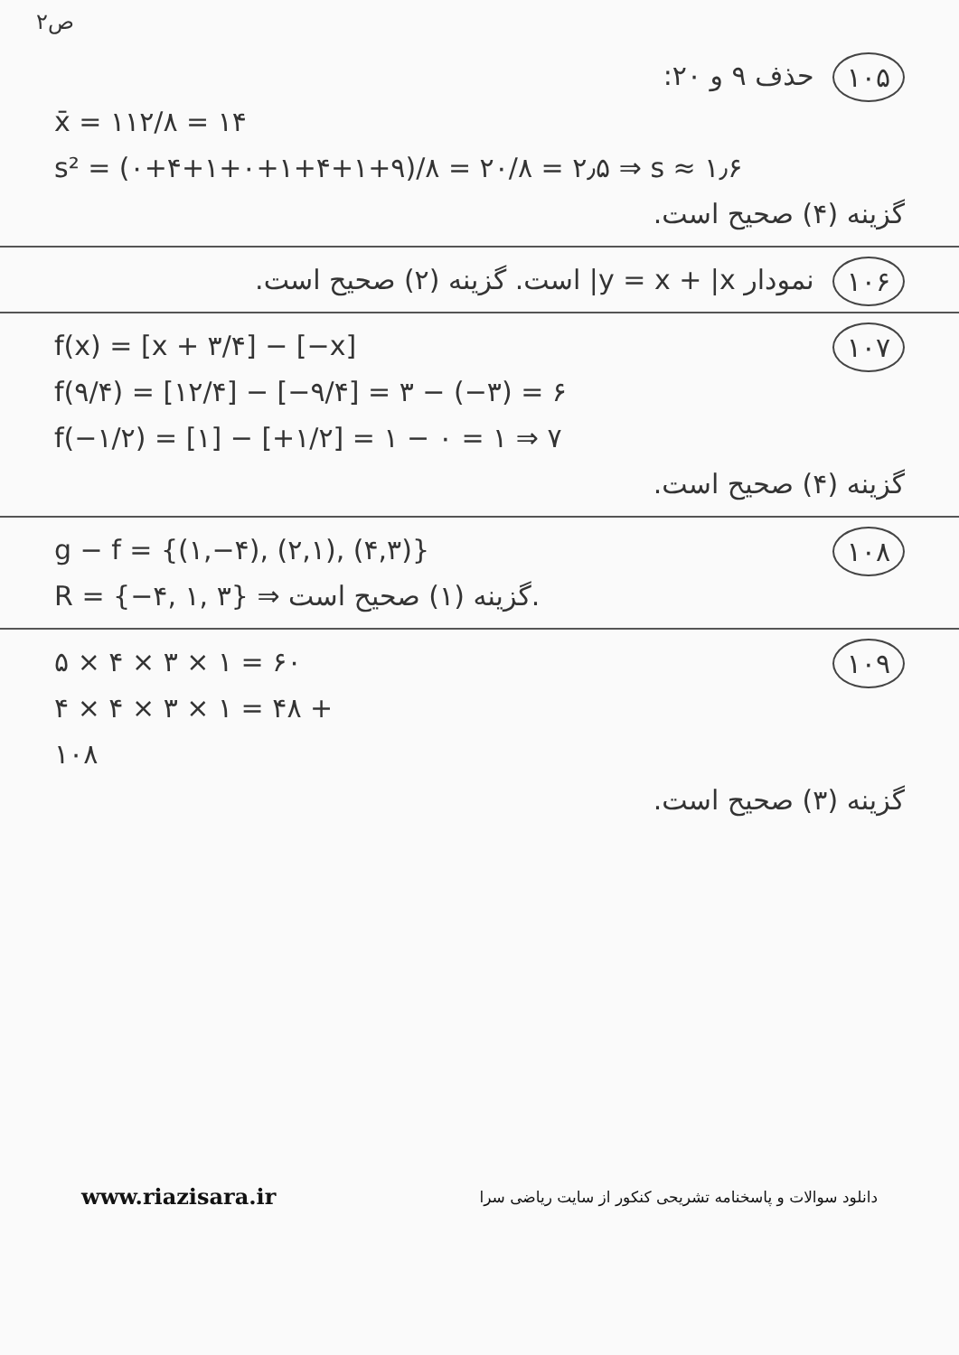ص۲
۱۰۵
حذف ۹ و ۲۰:
x̄ = ۱۱۲/۸ = ۱۴
s² = (۰+۴+۱+۰+۱+۴+۱+۹)/۸ = ۲۰/۸ = ۲٫۵ ⇒ s ≈ ۱٫۶
گزینه (۴) صحیح است.
۱۰۶
نمودار y = x + |x| است. گزینه (۲) صحیح است.
۱۰۷
f(x) = [x + ۳/۴] − [−x]
f(۹/۴) = [۱۲/۴] − [−۹/۴] = ۳ − (−۳) = ۶
f(−۱/۲) = [۱] − [+۱/۲] = ۱ − ۰ = ۱ ⇒ ۷
گزینه (۴) صحیح است.
۱۰۸
g − f = {(۱,−۴), (۲,۱), (۴,۳)}
R = {−۴, ۱, ۳} ⇒ گزینه (۱) صحیح است.
۱۰۹
۵ × ۴ × ۳ × ۱ = ۶۰
۴ × ۴ × ۳ × ۱ = ۴۸ +
۱۰۸
گزینه (۳) صحیح است.
www.riazisara.ir دانلود سوالات و پاسخنامه تشریحی کنکور از سایت ریاضی سرا